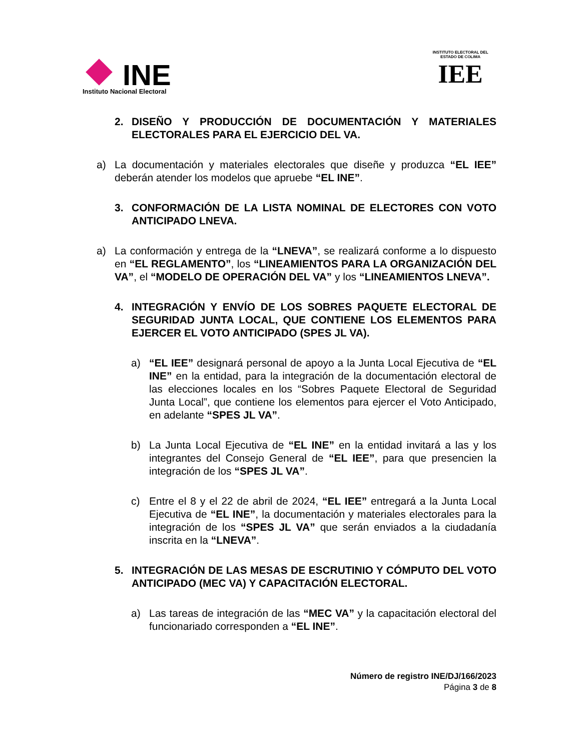INE
Instituto Nacional Electoral
INSTITUTO ELECTORAL DEL ESTADO DE COLIMA
IEE
2. DISEÑO Y PRODUCCIÓN DE DOCUMENTACIÓN Y MATERIALES ELECTORALES PARA EL EJERCICIO DEL VA.
a) La documentación y materiales electorales que diseñe y produzca “EL IEE” deberán atender los modelos que apruebe “EL INE”.
3. CONFORMACIÓN DE LA LISTA NOMINAL DE ELECTORES CON VOTO ANTICIPADO LNEVA.
a) La conformación y entrega de la “LNEVA”, se realizará conforme a lo dispuesto en “EL REGLAMENTO”, los “LINEAMIENTOS PARA LA ORGANIZACIÓN DEL VA”, el “MODELO DE OPERACIÓN DEL VA” y los “LINEAMIENTOS LNEVA”.
4. INTEGRACIÓN Y ENVÍO DE LOS SOBRES PAQUETE ELECTORAL DE SEGURIDAD JUNTA LOCAL, QUE CONTIENE LOS ELEMENTOS PARA EJERCER EL VOTO ANTICIPADO (SPES JL VA).
a) “EL IEE” designará personal de apoyo a la Junta Local Ejecutiva de “EL INE” en la entidad, para la integración de la documentación electoral de las elecciones locales en los “Sobres Paquete Electoral de Seguridad Junta Local”, que contiene los elementos para ejercer el Voto Anticipado, en adelante “SPES JL VA”.
b) La Junta Local Ejecutiva de “EL INE” en la entidad invitará a las y los integrantes del Consejo General de “EL IEE”, para que presencien la integración de los “SPES JL VA”.
c) Entre el 8 y el 22 de abril de 2024, “EL IEE” entregará a la Junta Local Ejecutiva de “EL INE”, la documentación y materiales electorales para la integración de los “SPES JL VA” que serán enviados a la ciudadanía inscrita en la “LNEVA”.
5. INTEGRACIÓN DE LAS MESAS DE ESCRUTINIO Y CÓMPUTO DEL VOTO ANTICIPADO (MEC VA) Y CAPACITACIÓN ELECTORAL.
a) Las tareas de integración de las “MEC VA” y la capacitación electoral del funcionariado corresponden a “EL INE”.
Número de registro INE/DJ/166/2023
Página 3 de 8